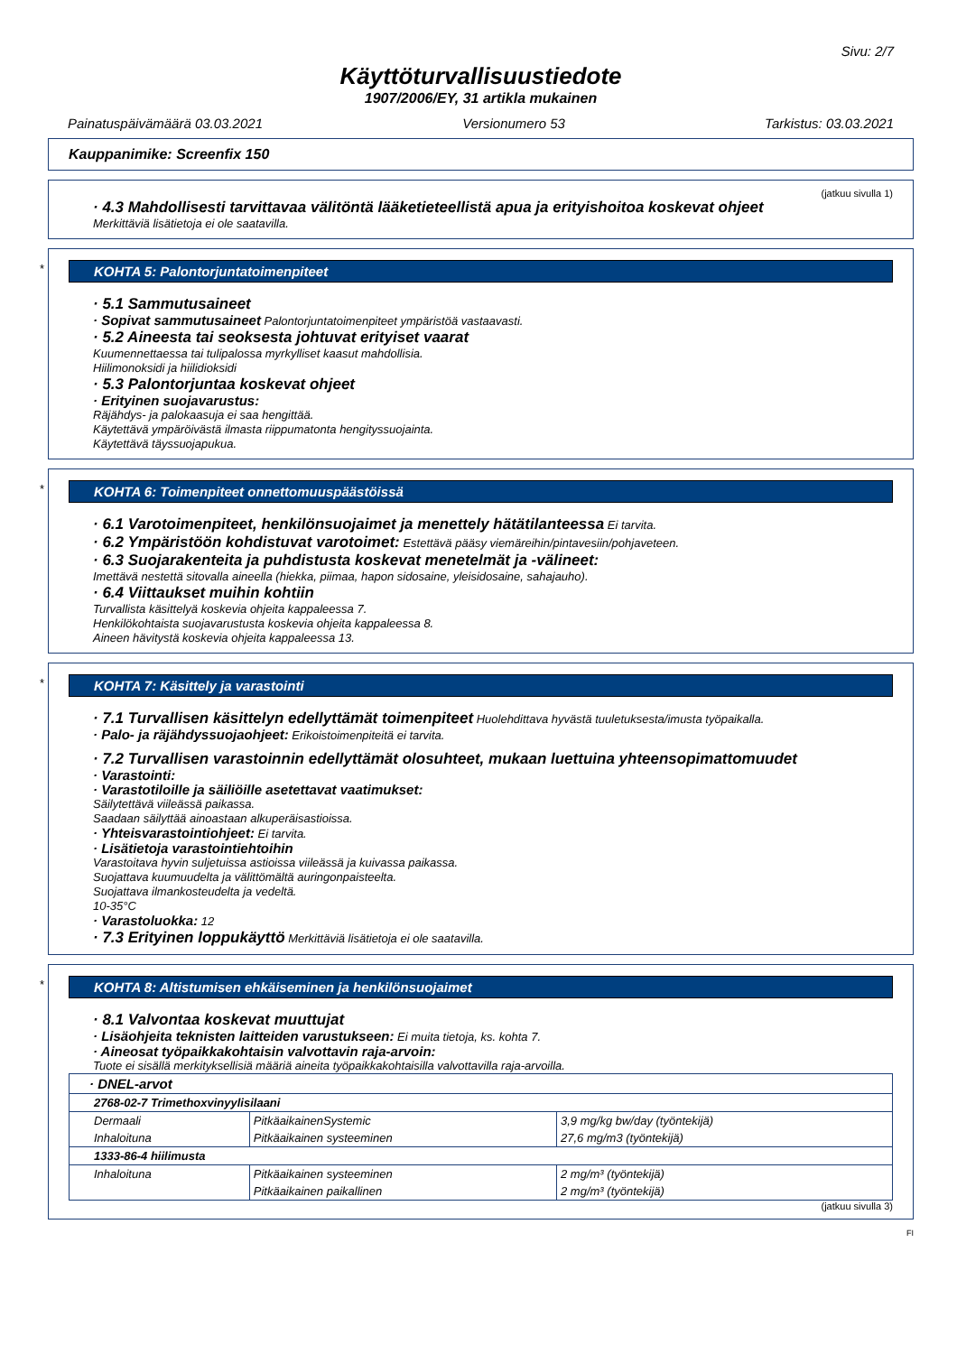Sivu: 2/7
Käyttöturvallisuustiedote
1907/2006/EY, 31 artikla mukainen
Painatuspäivämäärä 03.03.2021 Versionumero 53 Tarkistus: 03.03.2021
Kauppanimike: Screenfix 150
(jatkuu sivulla 1)
· 4.3 Mahdollisesti tarvittavaa välitöntä lääketieteellistä apua ja erityishoitoa koskevat ohjeet
Merkittäviä lisätietoja ei ole saatavilla.
*
KOHTA 5: Palontorjuntatoimenpiteet
· 5.1 Sammutusaineet
· Sopivat sammutusaineet Palontorjuntatoimenpiteet ympäristöä vastaavasti.
· 5.2 Aineesta tai seoksesta johtuvat erityiset vaarat
Kuumennettaessa tai tulipalossa myrkylliset kaasut mahdollisia.
Hiilimonoksidi ja hiilidioksidi
· 5.3 Palontorjuntaa koskevat ohjeet
· Erityinen suojavarustus:
Räjähdys- ja palokaasuja ei saa hengittää.
Käytettävä ympäröivästä ilmasta riippumatonta hengityssuojainta.
Käytettävä täyssuojapukua.
*
KOHTA 6: Toimenpiteet onnettomuuspäästöissä
· 6.1 Varotoimenpiteet, henkilönsuojaimet ja menettely hätätilanteessa Ei tarvita.
· 6.2 Ympäristöön kohdistuvat varotoimet: Estettävä pääsy viemäreihin/pintavesiin/pohjaveteen.
· 6.3 Suojarakenteita ja puhdistusta koskevat menetelmät ja -välineet:
Imettävä nestettä sitovalla aineella (hiekka, piimaa, hapon sidosaine, yleisidosaine, sahajauho).
· 6.4 Viittaukset muihin kohtiin
Turvallista käsittelyä koskevia ohjeita kappaleessa 7.
Henkilökohtaista suojavarustusta koskevia ohjeita kappaleessa 8.
Aineen hävitystä koskevia ohjeita kappaleessa 13.
*
KOHTA 7: Käsittely ja varastointi
· 7.1 Turvallisen käsittelyn edellyttämät toimenpiteet Huolehdittava hyvästä tuuletuksesta/imusta työpaikalla.
· Palo- ja räjähdyssuojaohjeet: Erikoistoimenpiteitä ei tarvita.
· 7.2 Turvallisen varastoinnin edellyttämät olosuhteet, mukaan luettuina yhteensopimattomuudet
· Varastointi:
· Varastotiloille ja säiliöille asetettavat vaatimukset:
Säilytettävä viileässä paikassa.
Saadaan säilyttää ainoastaan alkuperäisastioissa.
· Yhteisvarastointiohjeet: Ei tarvita.
· Lisätietoja varastointiehtoihin
Varastoitava hyvin suljetuissa astioissa viileässä ja kuivassa paikassa.
Suojattava kuumuudelta ja välittömältä auringonpaisteelta.
Suojattava ilmankosteudelta ja vedeltä.
10-35°C
· Varastoluokka: 12
· 7.3 Erityinen loppukäyttö Merkittäviä lisätietoja ei ole saatavilla.
*
KOHTA 8: Altistumisen ehkäiseminen ja henkilönsuojaimet
· 8.1 Valvontaa koskevat muuttujat
· Lisäohjeita teknisten laitteiden varustukseen: Ei muita tietoja, ks. kohta 7.
· Aineosat työpaikkakohtaisin valvottavin raja-arvoin:
Tuote ei sisällä merkityksellisiä määriä aineita työpaikkakohtaisilla valvottavilla raja-arvoilla.
| · DNEL-arvot | | |
| 2768-02-7 Trimethoxvinyylisilaani | | |
| Dermaali | PitkäaikainenSystemic | 3,9 mg/kg bw/day (työntekijä) |
| Inhaloituna | Pitkäaikainen systeeminen | 27,6 mg/m3 (työntekijä) |
| 1333-86-4 hiilimusta | | |
| Inhaloituna | Pitkäaikainen systeeminen | 2 mg/m³ (työntekijä) |
| | Pitkäaikainen paikallinen | 2 mg/m³ (työntekijä) |
(jatkuu sivulla 3)
FI